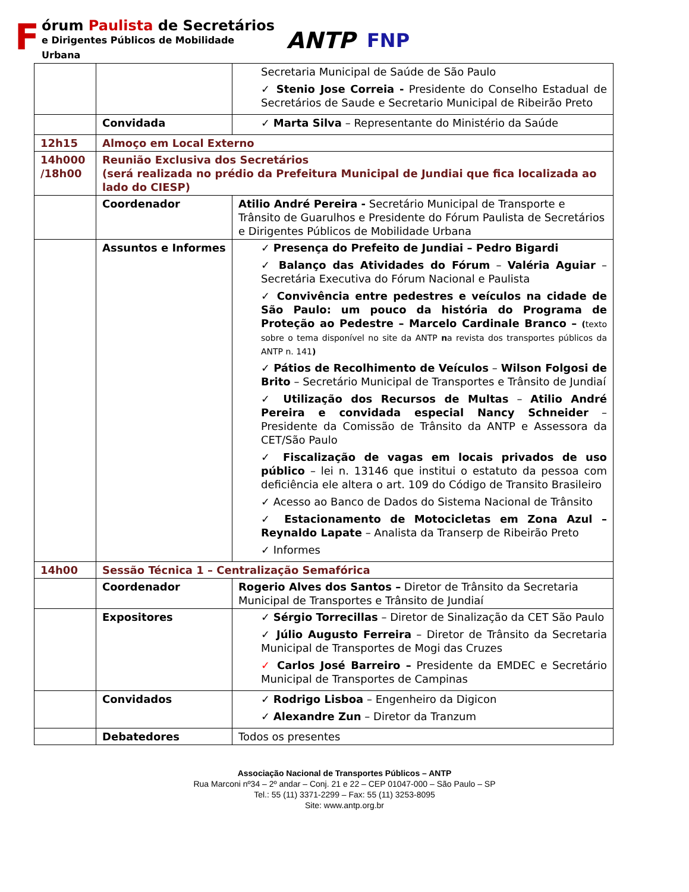Fórum Paulista de Secretários
e Dirigentes Públicos de Mobilidade Urbana
ANTP
FNP
| | | Secretaria Municipal de Saúde de São Paulo ✓ Stenio Jose Correia - Presidente do Conselho Estadual de Secretários de Saude e Secretario Municipal de Ribeirão Preto |
| | Convidada | ✓ Marta Silva – Representante do Ministério da Saúde |
| 12h15 | Almoço em Local Externo | |
| 14h000 /18h00 | Reunião Exclusiva dos Secretários (será realizada no prédio da Prefeitura Municipal de Jundiai que fica localizada ao lado do CIESP) | |
| | Coordenador | Atilio André Pereira - Secretário Municipal de Transporte e Trânsito de Guarulhos e Presidente do Fórum Paulista de Secretários e Dirigentes Públicos de Mobilidade Urbana |
| | Assuntos e Informes | ✓ Presença do Prefeito de Jundiai – Pedro Bigardi ✓ Balanço das Atividades do Fórum – Valéria Aguiar – Secretária Executiva do Fórum Nacional e Paulista ✓ Convivência entre pedestres e veículos na cidade de São Paulo: um pouco da história do Programa de Proteção ao Pedestre – Marcelo Cardinale Branco – ( texto sobre o tema disponível no site da ANTP n a revista dos transportes públicos da ANTP n. 141 ) ✓ Pátios de Recolhimento de Veículos – Wilson Folgosi de Brito – Secretário Municipal de Transportes e Trânsito de Jundiaí ✓ Utilização dos Recursos de Multas – Atilio André Pereira e convidada especial Nancy Schneider – Presidente da Comissão de Trânsito da ANTP e Assessora da CET/São Paulo ✓ Fiscalização de vagas em locais privados de uso público – lei n. 13146 que institui o estatuto da pessoa com deficiência ele altera o art. 109 do Código de Transito Brasileiro ✓ Acesso ao Banco de Dados do Sistema Nacional de Trânsito ✓ Estacionamento de Motocicletas em Zona Azul – Reynaldo Lapate – Analista da Transerp de Ribeirão Preto ✓ Informes |
| 14h00 | Sessão Técnica 1 – Centralização Semafórica | |
| | Coordenador | Rogerio Alves dos Santos – Diretor de Trânsito da Secretaria Municipal de Transportes e Trânsito de Jundiaí |
| | Expositores | ✓ Sérgio Torrecillas – Diretor de Sinalização da CET São Paulo ✓ Júlio Augusto Ferreira – Diretor de Trânsito da Secretaria Municipal de Transportes de Mogi das Cruzes ✓ Carlos José Barreiro – Presidente da EMDEC e Secretário Municipal de Transportes de Campinas |
| | Convidados | ✓ Rodrigo Lisboa – Engenheiro da Digicon ✓ Alexandre Zun – Diretor da Tranzum |
| | Debatedores | Todos os presentes |
Associação Nacional de Transportes Públicos – ANTP
Rua Marconi nº34 – 2º andar – Conj. 21 e 22 – CEP 01047-000 – São Paulo – SP
Tel.: 55 (11) 3371-2299 – Fax: 55 (11) 3253-8095
Site: www.antp.org.br